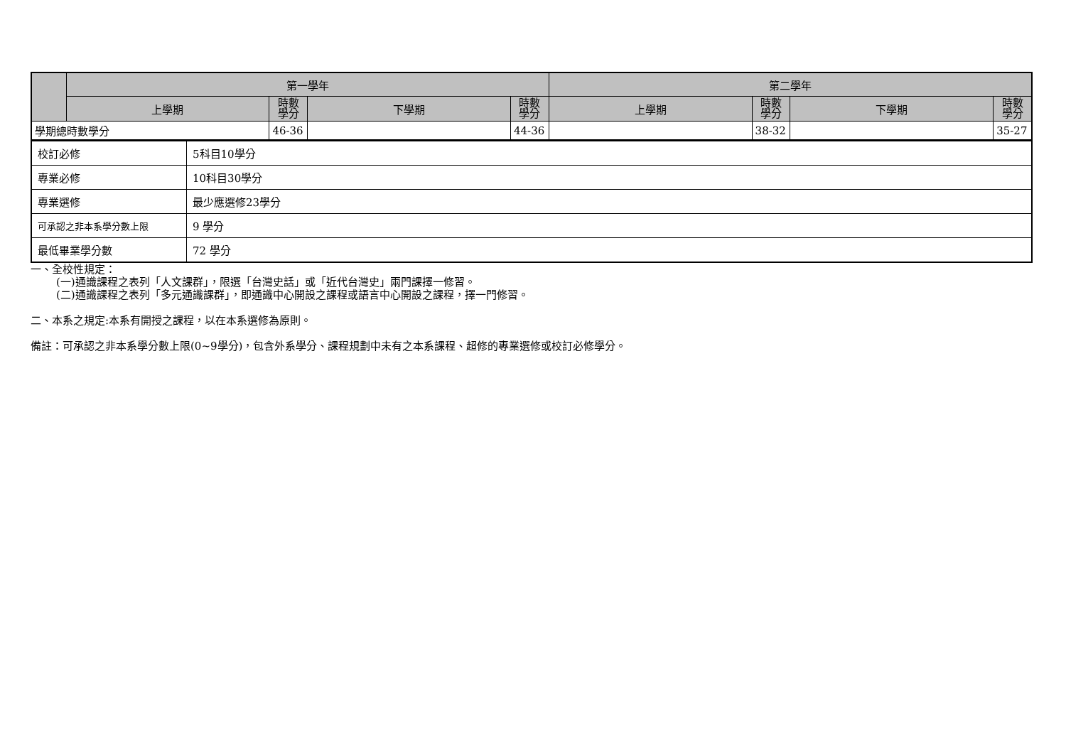| | 第一學年 | | | | 第二學年 | | | |
| --- | --- | --- | --- | --- | --- | --- | --- | --- |
| | 上學期 | 時數 學分 | 下學期 | 時數 學分 | 上學期 | 時數 學分 | 下學期 | 時數 學分 |
| 學期總時數學分 | | 46-36 | | 44-36 | | 38-32 | | 35-27 |
| 校訂必修 | 5科目10學分 |
| 專業必修 | 10科目30學分 |
| 專業選修 | 最少應選修23學分 |
| 可承認之非本系學分數上限 | 9 學分 |
| 最低畢業學分數 | 72 學分 |
一、全校性規定：
(一)通識課程之表列「人文課群」，限選「台灣史話」或「近代台灣史」兩門課擇一修習。
(二)通識課程之表列「多元通識課群」，即通識中心開設之課程或語言中心開設之課程，擇一門修習。
二、本系之規定:本系有開授之課程，以在本系選修為原則。
備註：可承認之非本系學分數上限(0~9學分)，包含外系學分、課程規劃中未有之本系課程、超修的專業選修或校訂必修學分。